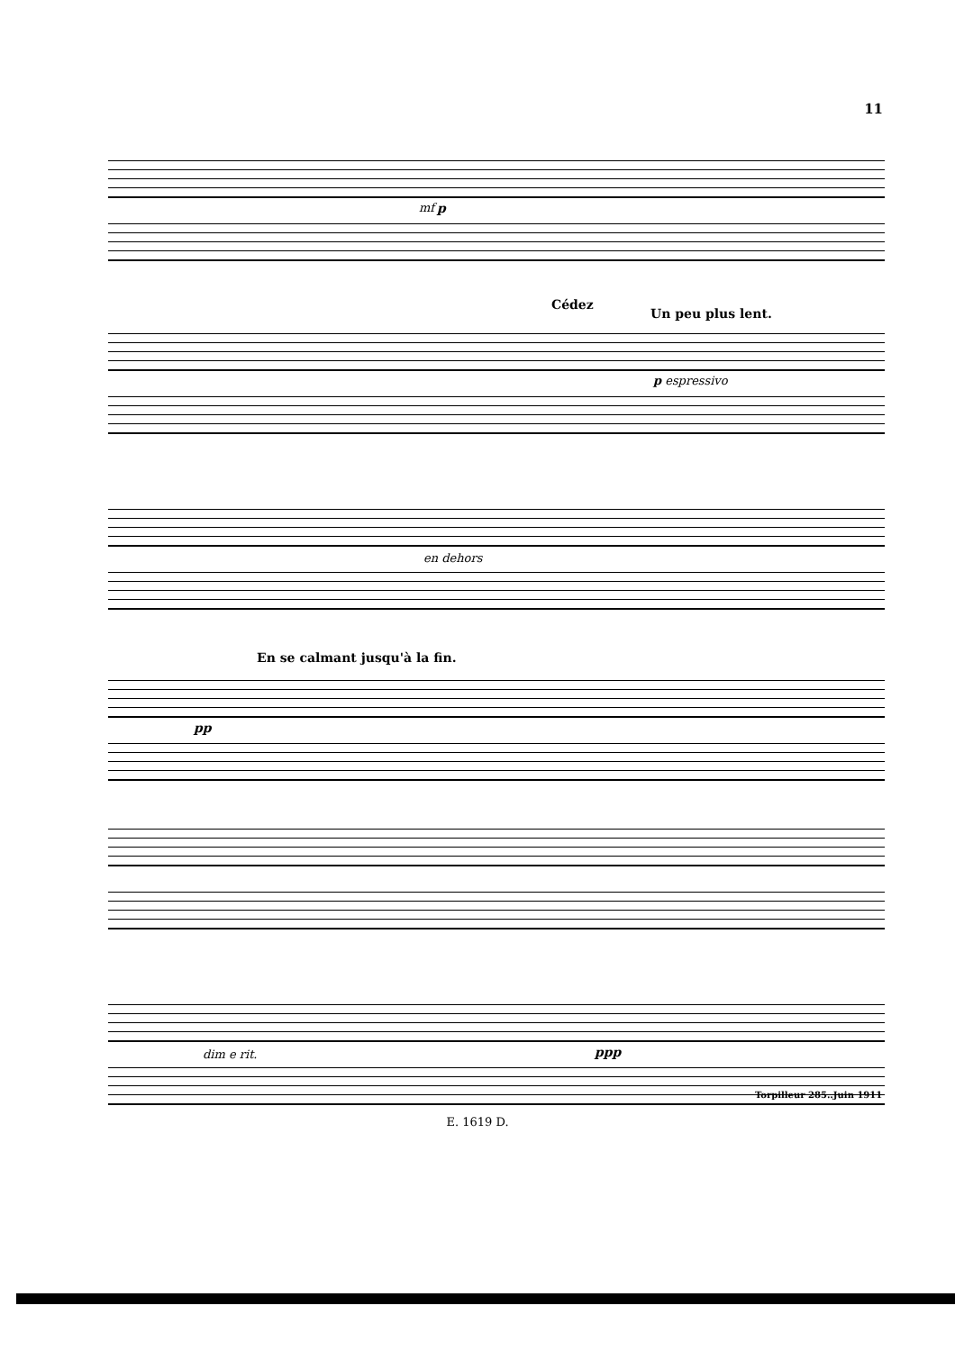11
mf p
Cédez
Un peu plus lent.
p espressivo
en dehors
En se calmant jusqu'à la fin.
pp
dim e rit. ppp
Torpilleur 285..Juin 1911
E. 1619 D.